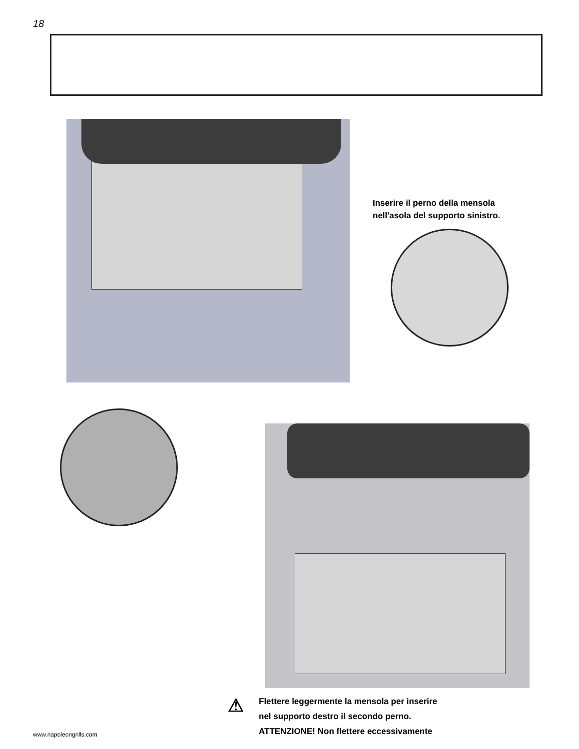18
Inserire il perno della mensola
nell'asola del supporto sinistro.
⚠ Flettere leggermente la mensola per inserire
nel supporto destro il secondo perno.
ATTENZIONE! Non flettere eccessivamente
www.napoleongrills.com